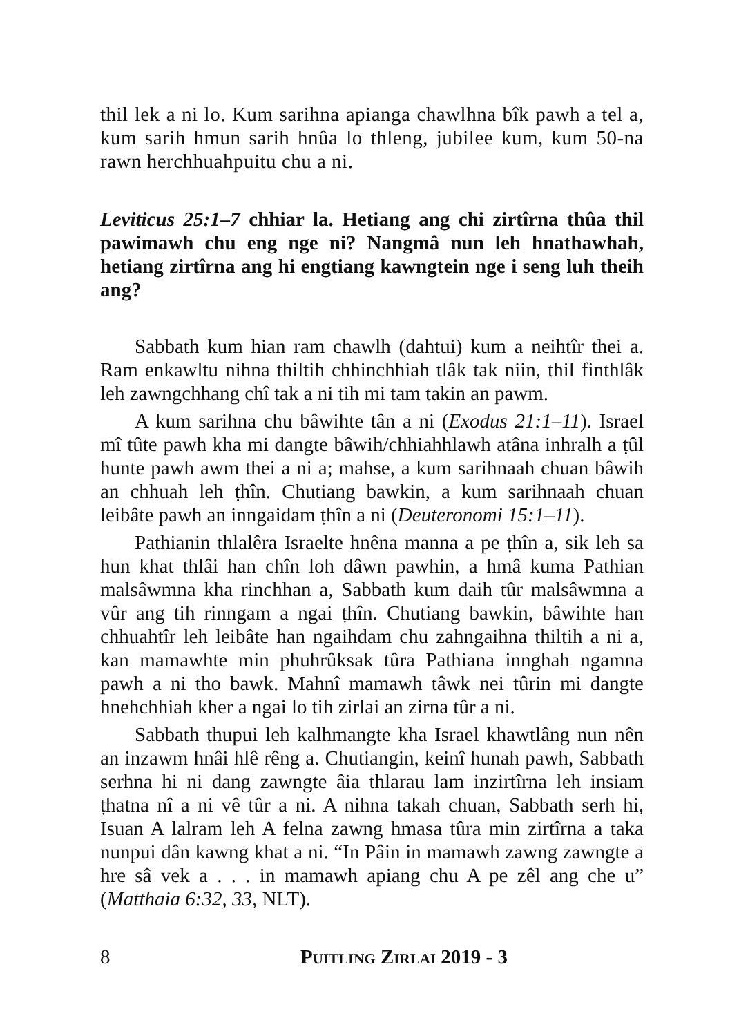thil lek a ni lo. Kum sarihna apianga chawlhna bîk pawh a tel a, kum sarih hmun sarih hnûa lo thleng, jubilee kum, kum 50-na rawn herchhuahpuitu chu a ni.
Leviticus 25:1–7 chhiar la. Hetiang ang chi zirtîrna thûa thil pawimawh chu eng nge ni? Nangmâ nun leh hnathawhah, hetiang zirtîrna ang hi engtiang kawngtein nge i seng luh theih ang?
Sabbath kum hian ram chawlh (dahtui) kum a neihtîr thei a. Ram enkawltu nihna thiltih chhinchhiah tlâk tak niin, thil finthlâk leh zawngchhang chî tak a ni tih mi tam takin an pawm.
A kum sarihna chu bâwihte tân a ni (Exodus 21:1–11). Israel mî tûte pawh kha mi dangte bâwih/chhiahhlawh atâna inhralh a ṭûl hunte pawh awm thei a ni a; mahse, a kum sarihnaah chuan bâwih an chhuah leh ṭhîn. Chutiang bawkin, a kum sarihnaah chuan leibâte pawh an inngaidam ṭhîn a ni (Deuteronomi 15:1–11).
Pathianin thlalêra Israelte hnêna manna a pe ṭhîn a, sik leh sa hun khat thlâi han chîn loh dâwn pawhin, a hmâ kuma Pathian malsâwmna kha rinchhan a, Sabbath kum daih tûr malsâwmna a vûr ang tih rinngam a ngai ṭhîn. Chutiang bawkin, bâwihte han chhuahtîr leh leibâte han ngaihdam chu zahngaihna thiltih a ni a, kan mamawhte min phuhrûksak tûra Pathiana innghah ngamna pawh a ni tho bawk. Mahnî mamawh tâwk nei tûrin mi dangte hnehchhiah kher a ngai lo tih zirlai an zirna tûr a ni.
Sabbath thupui leh kalhmangte kha Israel khawtlâng nun nên an inzawm hnâi hlê rêng a. Chutiangin, keinî hunah pawh, Sabbath serhna hi ni dang zawngte âia thlarau lam inzirtîrna leh insiam ṭhatna nî a ni vê tûr a ni. A nihna takah chuan, Sabbath serh hi, Isuan A lalram leh A felna zawng hmasa tûra min zirtîrna a taka nunpui dân kawng khat a ni. “In Pâin in mamawh zawng zawngte a hre sâ vek a . . . in mamawh apiang chu A pe zêl ang che u” (Matthaia 6:32, 33, NLT).
8 PUITLING ZIRLAI 2019 - 3